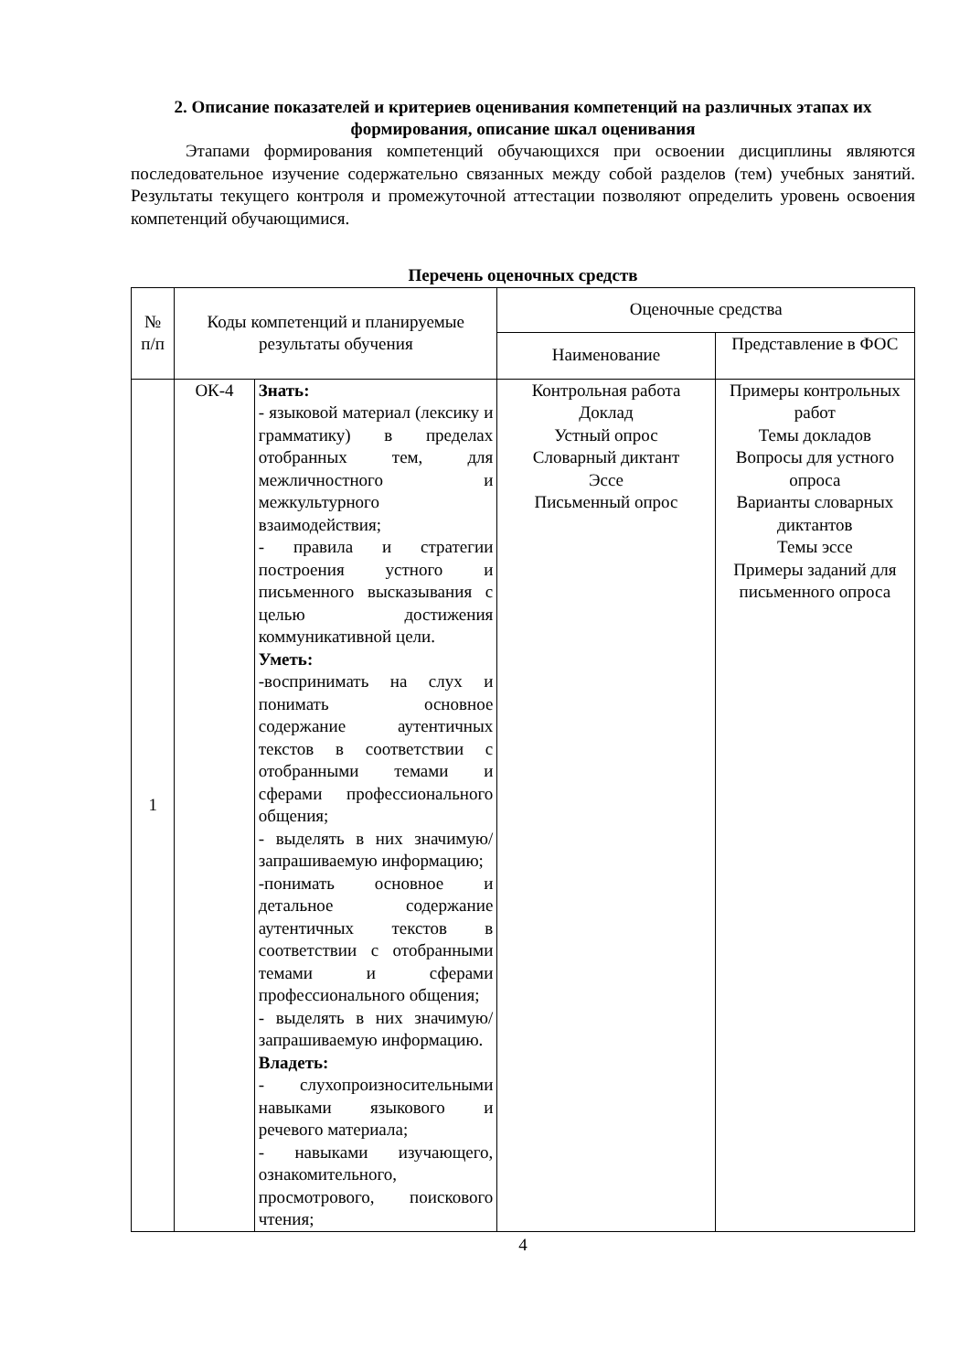2. Описание показателей и критериев оценивания компетенций на различных этапах их формирования, описание шкал оценивания
Этапами формирования компетенций обучающихся при освоении дисциплины являются последовательное изучение содержательно связанных между собой разделов (тем) учебных занятий. Результаты текущего контроля и промежуточной аттестации позволяют определить уровень освоения компетенций обучающимися.
Перечень оценочных средств
| № п/п | Коды компетенций и планируемые результаты обучения | | Оценочные средства | |
| | | | Наименование | Представление в ФОС |
| 1 | ОК-4 | Знать: - языковой материал (лексику и грамматику) в пределах отобранных тем, для межличностного и межкультурного взаимодействия; - правила и стратегии построения устного и письменного высказывания с целью достижения коммуникативной цели. Уметь: -воспринимать на слух и понимать основное содержание аутентичных текстов в соответствии с отобранными темами и сферами профессионального общения; - выделять в них значимую/запрашиваемую информацию; -понимать основное и детальное содержание аутентичных текстов в соответствии с отобранными темами и сферами профессионального общения; - выделять в них значимую/запрашиваемую информацию. Владеть: - слухопроизносительными навыками языкового и речевого материала; - навыками изучающего, ознакомительного, просмотрового, поискового чтения; | Контрольная работа Доклад Устный опрос Словарный диктант Эссе Письменный опрос | Примеры контрольных работ Темы докладов Вопросы для устного опроса Варианты словарных диктантов Темы эссе Примеры заданий для письменного опроса |
4